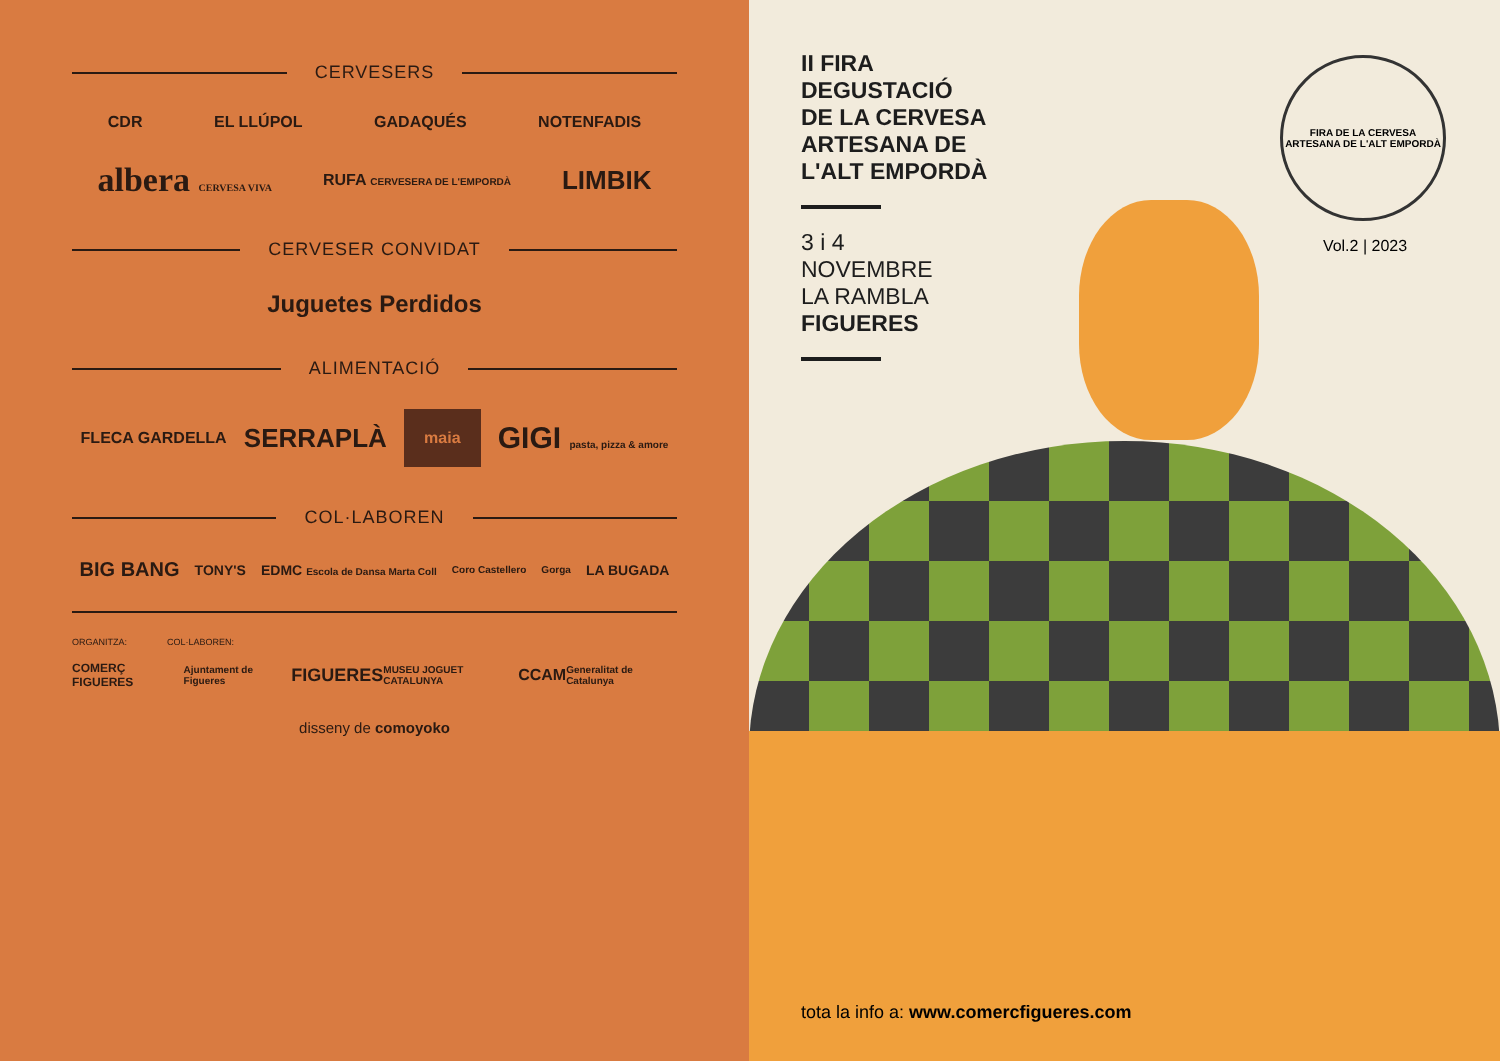CERVESERS
CDR EL LLÚPOL GADAQUÉS NOTENFADIS
albera CERVESA VIVA RUFA CERVESERA DE L'EMPORDÀ LIMBIK
CERVESER CONVIDAT
Juguetes Perdidos
ALIMENTACIÓ
FLECA GARDELLA SERRAPLÀ maia GIGI pasta, pizza & amore
COL·LABOREN
BIG BANG TONY'S EDMC Escola de Dansa Marta Coll Coro Castellero Gorga LA BUGADA
ORGANITZA: COL·LABOREN:
COMERÇ FIGUERES Ajuntament de Figueres FIGUERES MUSEU JOGUET CATALUNYA CCAM Generalitat de Catalunya
disseny de comoyoko
II FIRA
DEGUSTACIÓ
DE LA CERVESA
ARTESANA DE
L'ALT EMPORDÀ
3 i 4
NOVEMBRE
LA RAMBLA
FIGUERES
FIRA DE LA CERVESA ARTESANA DE L'ALT EMPORDÀ
Vol.2 | 2023
tota la info a: www.comercfigueres.com